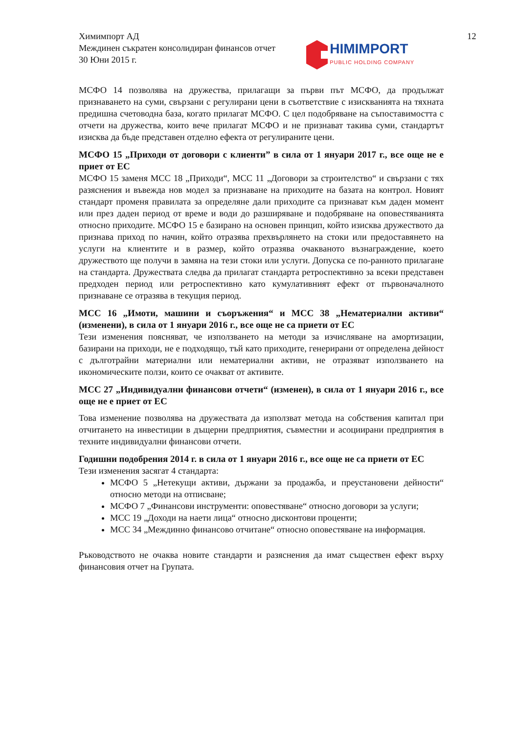12
Химимпорт АД
Междинен съкратен консолидиран финансов отчет
30 Юни 2015 г.
HIMIMPORT
PUBLIC HOLDING COMPANY
МСФО 14 позволява на дружества, прилагащи за първи път МСФО, да продължат признаването на суми, свързани с регулирани цени в съответствие с изискванията на тяхната предишна счетоводна база, когато прилагат МСФО. С цел подобряване на съпоставимостта с отчети на дружества, които вече прилагат МСФО и не признават такива суми, стандартът изисква да бъде представен отделно ефекта от регулираните цени.
МСФО 15 „Приходи от договори с клиенти” в сила от 1 януари 2017 г., все още не е приет от ЕС
МСФО 15 заменя МСС 18 „Приходи“, МСС 11 „Договори за строителство“ и свързани с тях разяснения и въвежда нов модел за признаване на приходите на базата на контрол. Новият стандарт променя правилата за определяне дали приходите са признават към даден момент или през даден период от време и води до разширяване и подобряване на оповестяванията относно приходите. МСФО 15 е базирано на основен принцип, който изисква дружеството да признава приход по начин, който отразява прехвърлянето на стоки или предоставянето на услуги на клиентите и в размер, който отразява очакваното възнаграждение, което дружеството ще получи в замяна на тези стоки или услуги. Допуска се по-ранното прилагане на стандарта. Дружествата следва да прилагат стандарта ретроспективно за всеки представен предходен период или ретроспективно като кумулативният ефект от първоначалното признаване се отразява в текущия период.
МСС 16 „Имоти, машини и съоръжения“ и МСС 38 „Нематериални активи“ (изменени), в сила от 1 януари 2016 г., все още не са приети от ЕС
Тези изменения поясняват, че използването на методи за изчисляване на амортизации, базирани на приходи, не е подходящо, тъй като приходите, генерирани от определена дейност с дълготрайни материални или нематериални активи, не отразяват използването на икономическите ползи, които се очакват от активите.
МСС 27 „Индивидуални финансови отчети“ (изменен), в сила от 1 януари 2016 г., все още не е приет от ЕС
Това изменение позволява на дружествата да използват метода на собствения капитал при отчитането на инвестиции в дъщерни предприятия, съвместни и асоциирани предприятия в техните индивидуални финансови отчети.
Годишни подобрения 2014 г. в сила от 1 януари 2016 г., все още не са приети от ЕС
Тези изменения засягат 4 стандарта:
МСФО 5 „Нетекущи активи, държани за продажба, и преустановени дейности“ относно методи на отписване;
МСФО 7 „Финансови инструменти: оповестяване“ относно договори за услуги;
МСС 19 „Доходи на наети лица“ относно дисконтови проценти;
МСС 34 „Междинно финансово отчитане“ относно оповестяване на информация.
Ръководството не очаква новите стандарти и разяснения да имат съществен ефект върху финансовия отчет на Групата.